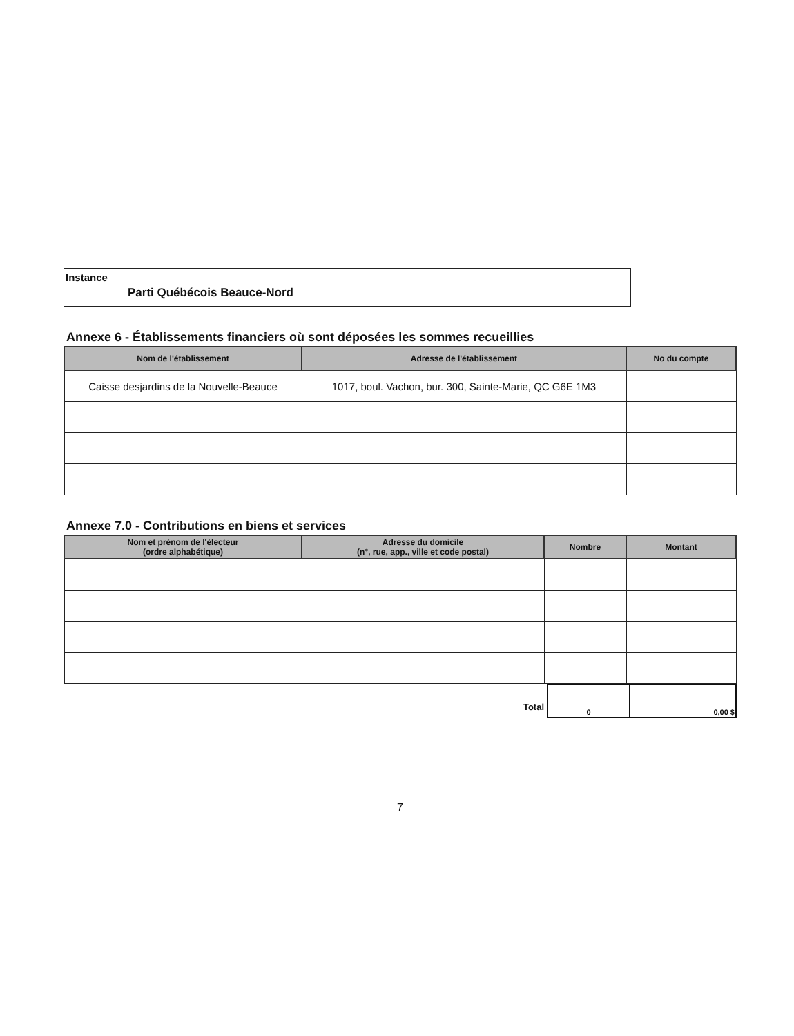Instance
Parti Québécois Beauce-Nord
Annexe 6 - Établissements financiers où sont déposées les sommes recueillies
| Nom de l'établissement | Adresse de l'établissement | No du compte |
| --- | --- | --- |
| Caisse desjardins de la Nouvelle-Beauce | 1017, boul. Vachon, bur. 300, Sainte-Marie, QC G6E 1M3 | |
Annexe 7.0 - Contributions en biens et services
| Nom et prénom de l'électeur (ordre alphabétique) | Adresse du domicile (n°, rue, app., ville et code postal) | Nombre | Montant |
| --- | --- | --- | --- |
Total
| 0 | 0,00 $ |
7